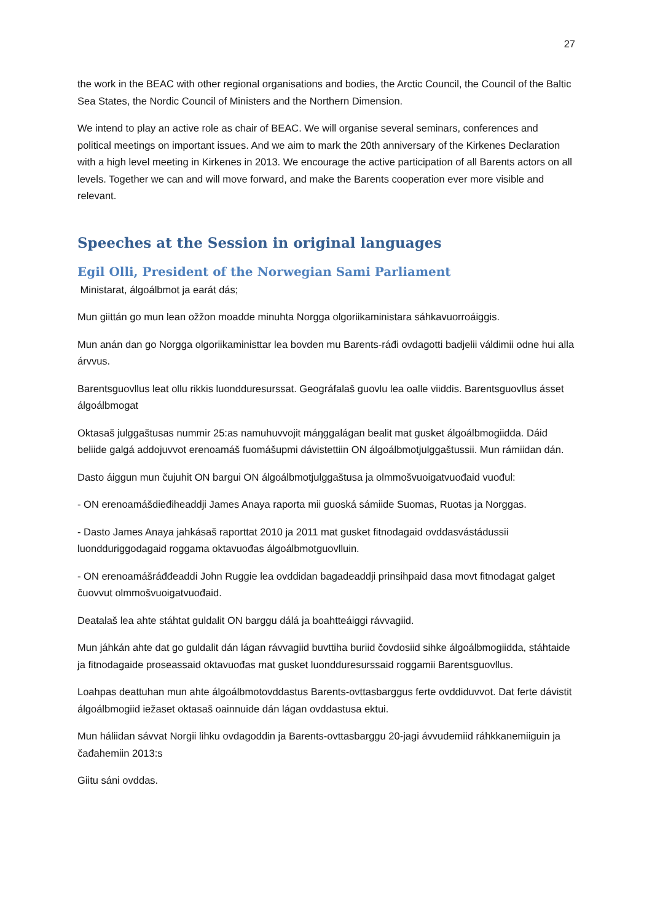27
the work in the BEAC with other regional organisations and bodies, the Arctic Council, the Council of the Baltic Sea States, the Nordic Council of Ministers and the Northern Dimension.
We intend to play an active role as chair of BEAC. We will organise several seminars, conferences and political meetings on important issues. And we aim to mark the 20th anniversary of the Kirkenes Declaration with a high level meeting in Kirkenes in 2013. We encourage the active participation of all Barents actors on all levels. Together we can and will move forward, and make the Barents cooperation ever more visible and relevant.
Speeches at the Session in original languages
Egil Olli, President of the Norwegian Sami Parliament
Ministarat, álgoálbmot ja earát dás;
Mun giittán go mun lean ožžon moadde minuhta Norgga olgoriikaministara sáhkavuorroáiggis.
Mun anán dan go Norgga olgoriikaministtar lea bovden mu Barents-ráđi ovdagotti badjelii váldimii odne hui alla árvvus.
Barentsguovllus leat ollu rikkis luondduresurssat. Geográfalaš guovlu lea oalle viiddis. Barentsguovllus ásset álgoálbmogat
Oktasaš julggaštusas nummir 25:as namuhuvvojit máŋggalágan bealit mat gusket álgoálbmogiidda. Dáid beliide galgá addojuvvot erenoamáš fuomášupmi dávistettiin ON álgoálbmotjulggaštussii. Mun rámiidan dán.
Dasto áiggun mun čujuhit ON bargui ON álgoálbmotjulggaštusa ja olmmošvuoigatvuođaid vuođul:
- ON erenoamášdieđiheaddji James Anaya raporta mii guoská sámiide Suomas, Ruoŧas ja Norggas.
- Dasto James Anaya jahkásaš raporttat 2010 ja 2011 mat gusket fitnodagaid ovddasvástádussii luondduriggodagaid roggama oktavuođas álgoálbmotguovlluin.
- ON erenoamášráđđeaddi John Ruggie lea ovddidan bagadeaddji prinsihpaid dasa movt fitnodagat galget čuovvut olmmošvuoigatvuođaid.
Deaŧalaš lea ahte stáhtat guldalit ON barggu dálá ja boahtteáiggi rávvagiid.
Mun jáhkán ahte dat go guldalit dán lágan rávvagiid buvttiha buriid čovdosiid sihke álgoálbmogiidda, stáhtaide ja fitnodagaide proseassaid oktavuođas mat gusket luondduresurssaid roggamii Barentsguovllus.
Loahpas deattuhan mun ahte álgoálbmotovddastus Barents-ovttasbarggus ferte ovddiduvvot. Dat ferte dávistit álgoálbmogiid iežaset oktasaš oainnuide dán lágan ovddastusa ektui.
Mun háliidan sávvat Norgii lihku ovdagoddin ja Barents-ovttasbarggu 20-jagi ávvudemiid ráhkkanemiiguin ja čađahemiin 2013:s
Giitu sáni ovddas.